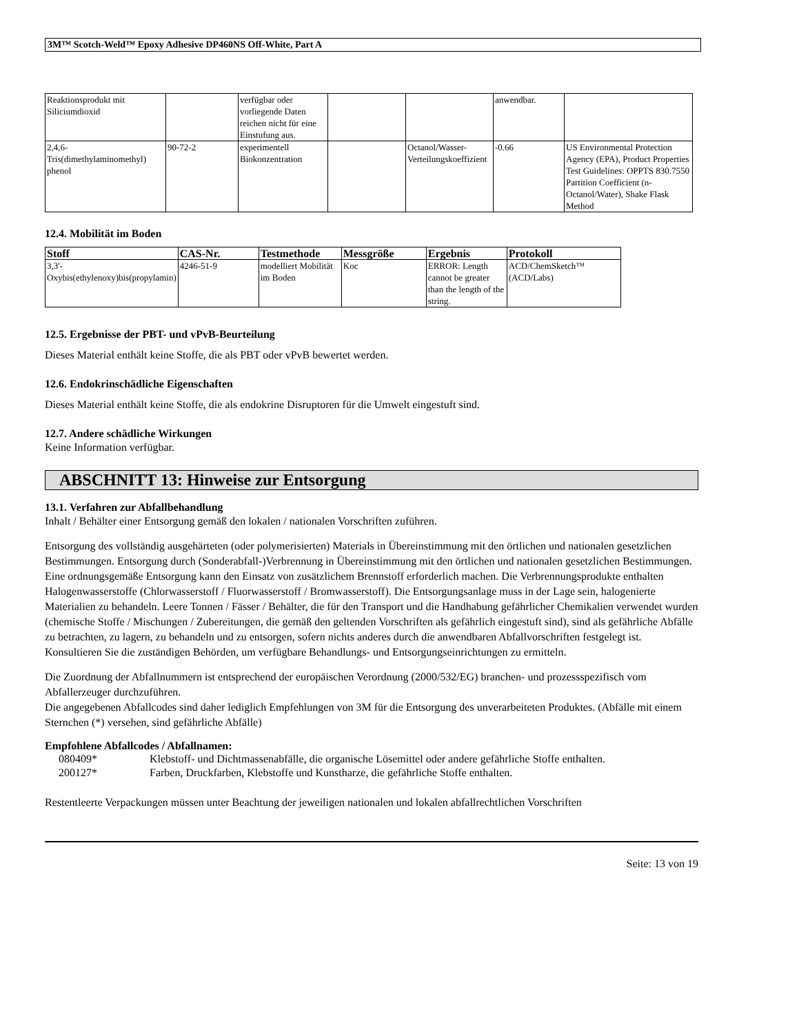3M™ Scotch-Weld™ Epoxy Adhesive DP460NS Off-White, Part A
| Reaktionsprodukt mit Siliciumdioxid | | verfügbar oder vorliegende Daten reichen nicht für eine Einstufung aus. | | | anwendbar. | |
| 2,4,6-Tris(dimethylaminomethyl) phenol | 90-72-2 | experimentell Biokonzentration | | Octanol/Wasser-Verteilungskoeffizient | -0.66 | US Environmental Protection Agency (EPA), Product Properties Test Guidelines: OPPTS 830.7550 Partition Coefficient (n-Octanol/Water), Shake Flask Method |
12.4. Mobilität im Boden
| Stoff | CAS-Nr. | Testmethode | Messgröße | Ergebnis | Protokoll |
| --- | --- | --- | --- | --- | --- |
| 3,3'-Oxybis(ethylenoxy)bis(propylamin) | 4246-51-9 | modelliert Mobilität im Boden | Koc | ERROR: Length cannot be greater than the length of the string. | ACD/ChemSketch™ (ACD/Labs) |
12.5. Ergebnisse der PBT- und vPvB-Beurteilung
Dieses Material enthält keine Stoffe, die als PBT oder vPvB bewertet werden.
12.6. Endokrinschädliche Eigenschaften
Dieses Material enthält keine Stoffe, die als endokrine Disruptoren für die Umwelt eingestuft sind.
12.7. Andere schädliche Wirkungen
Keine Information verfügbar.
ABSCHNITT 13: Hinweise zur Entsorgung
13.1. Verfahren zur Abfallbehandlung
Inhalt / Behälter einer Entsorgung gemäß den lokalen / nationalen Vorschriften zuführen.
Entsorgung des vollständig ausgehärteten (oder polymerisierten) Materials in Übereinstimmung mit den örtlichen und nationalen gesetzlichen Bestimmungen. Entsorgung durch (Sonderabfall-)Verbrennung in Übereinstimmung mit den örtlichen und nationalen gesetzlichen Bestimmungen. Eine ordnungsgemäße Entsorgung kann den Einsatz von zusätzlichem Brennstoff erforderlich machen. Die Verbrennungsprodukte enthalten Halogenwasserstoffe (Chlorwasserstoff / Fluorwasserstoff / Bromwasserstoff). Die Entsorgungsanlage muss in der Lage sein, halogenierte Materialien zu behandeln. Leere Tonnen / Fässer / Behälter, die für den Transport und die Handhabung gefährlicher Chemikalien verwendet wurden (chemische Stoffe / Mischungen / Zubereitungen, die gemäß den geltenden Vorschriften als gefährlich eingestuft sind), sind als gefährliche Abfälle zu betrachten, zu lagern, zu behandeln und zu entsorgen, sofern nichts anderes durch die anwendbaren Abfallvorschriften festgelegt ist. Konsultieren Sie die zuständigen Behörden, um verfügbare Behandlungs- und Entsorgungseinrichtungen zu ermitteln.
Die Zuordnung der Abfallnummern ist entsprechend der europäischen Verordnung (2000/532/EG) branchen- und prozessspezifisch vom Abfallerzeuger durchzuführen.
Die angegebenen Abfallcodes sind daher lediglich Empfehlungen von 3M für die Entsorgung des unverarbeiteten Produktes. (Abfälle mit einem Sternchen (*) versehen, sind gefährliche Abfälle)
Empfohlene Abfallcodes / Abfallnamen:
| 080409* | Klebstoff- und Dichtmassenabfälle, die organische Lösemittel oder andere gefährliche Stoffe enthalten. |
| 200127* | Farben, Druckfarben, Klebstoffe und Kunstharze, die gefährliche Stoffe enthalten. |
Restentleerte Verpackungen müssen unter Beachtung der jeweiligen nationalen und lokalen abfallrechtlichen Vorschriften
Seite: 13 von 19